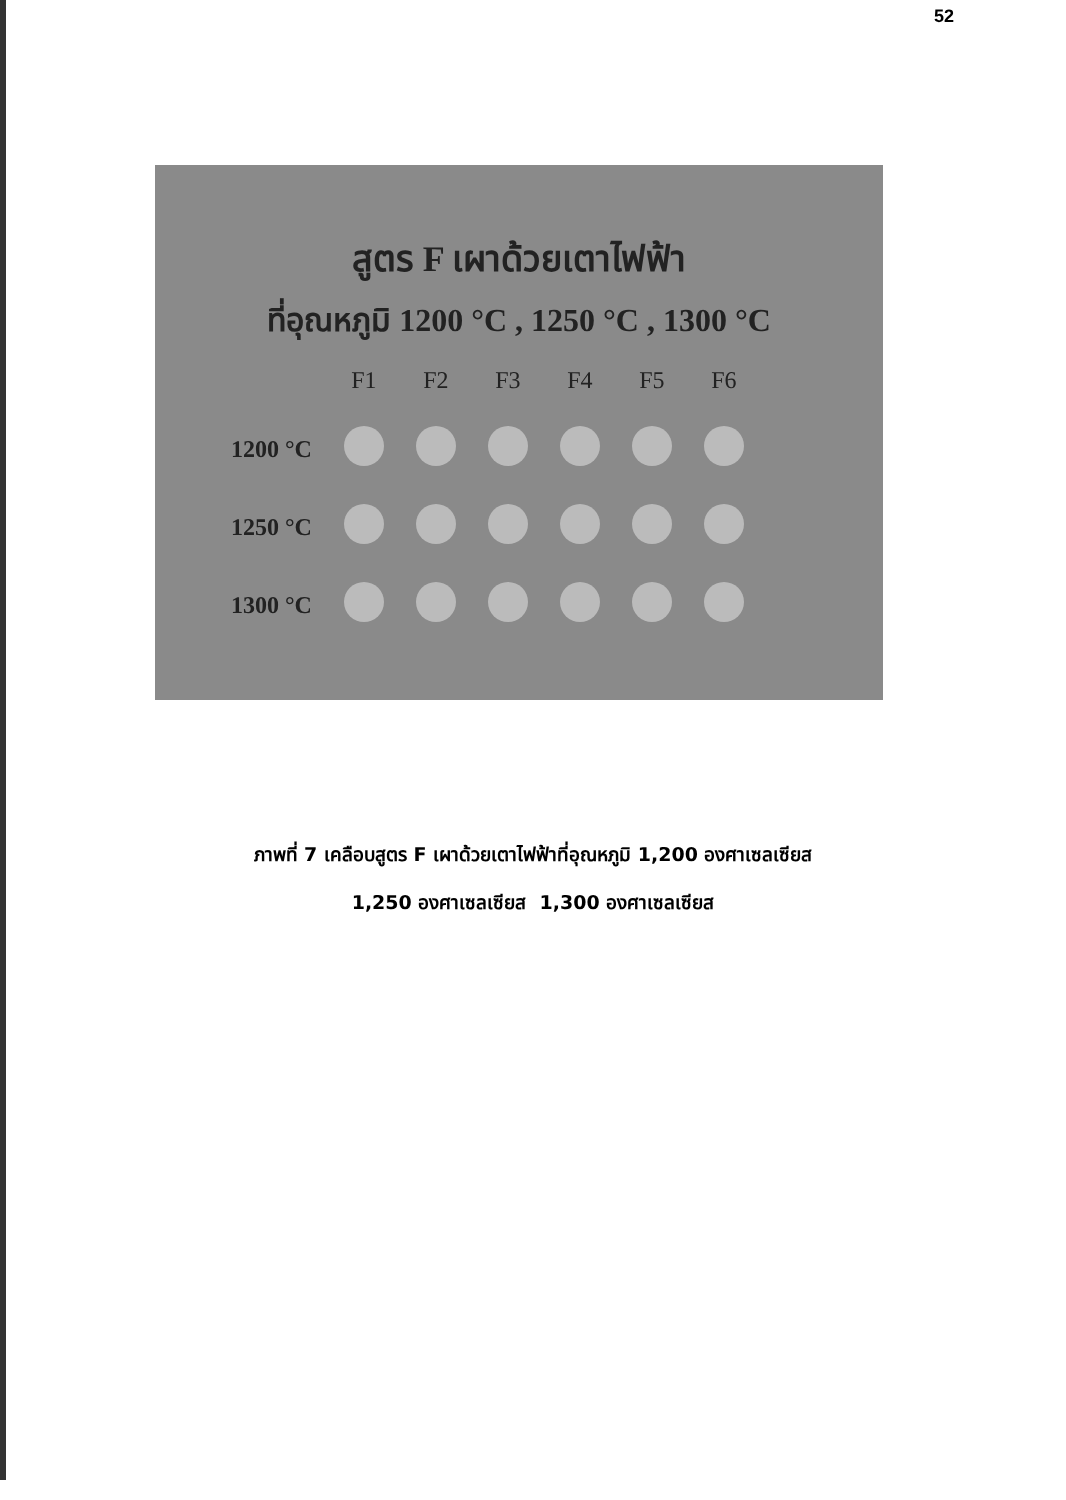52
สูตร F เผาด้วยเตาไฟฟ้า
ที่อุณหภูมิ 1200 °C , 1250 °C , 1300 °C
| | F1 | F2 | F3 | F4 | F5 | F6 |
| 1200 °C | | | | | | |
| 1250 °C | | | | | | |
| 1300 °C | | | | | | |
ภาพที่ 7 เคลือบสูตร F เผาด้วยเตาไฟฟ้าที่อุณหภูมิ 1,200 องศาเซลเซียส
1,250 องศาเซลเซียส 1,300 องศาเซลเซียส